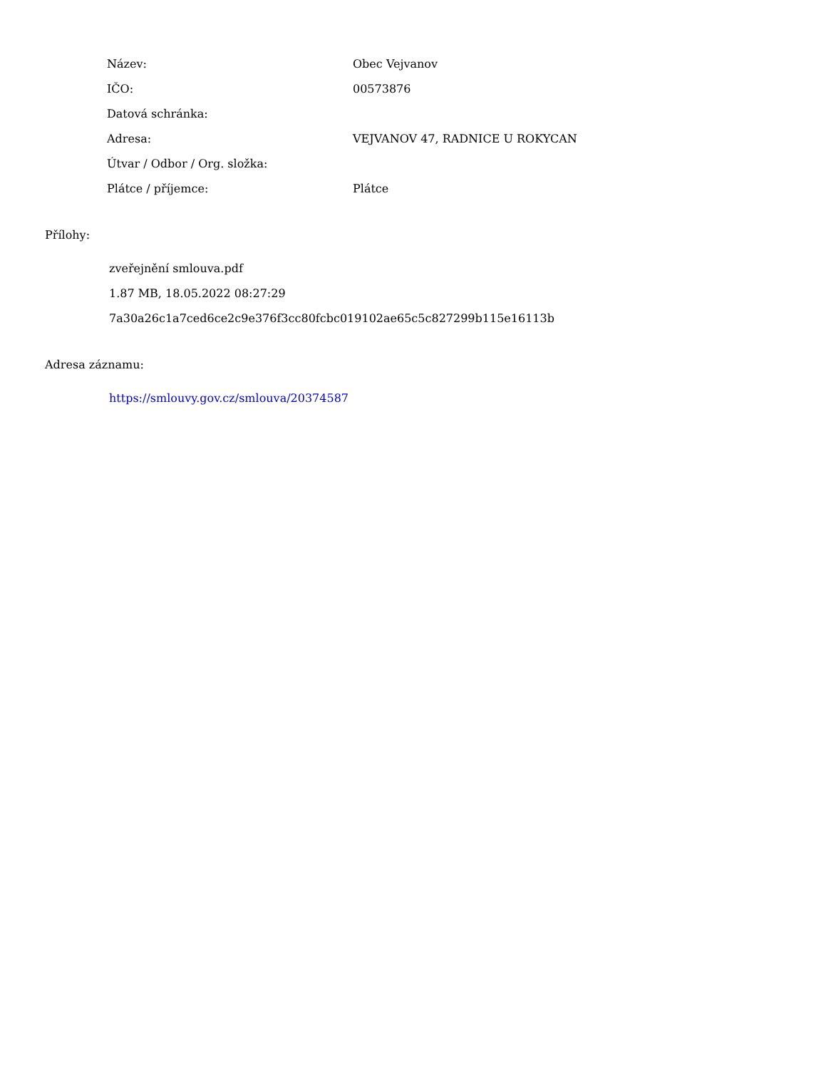| Název: | Obec Vejvanov |
| IČO: | 00573876 |
| Datová schránka: | |
| Adresa: | VEJVANOV 47, RADNICE U ROKYCAN |
| Útvar / Odbor / Org. složka: | |
| Plátce / příjemce: | Plátce |
Přílohy:
zveřejnění smlouva.pdf
1.87 MB, 18.05.2022 08:27:29
7a30a26c1a7ced6ce2c9e376f3cc80fcbc019102ae65c5c827299b115e16113b
Adresa záznamu:
https://smlouvy.gov.cz/smlouva/20374587